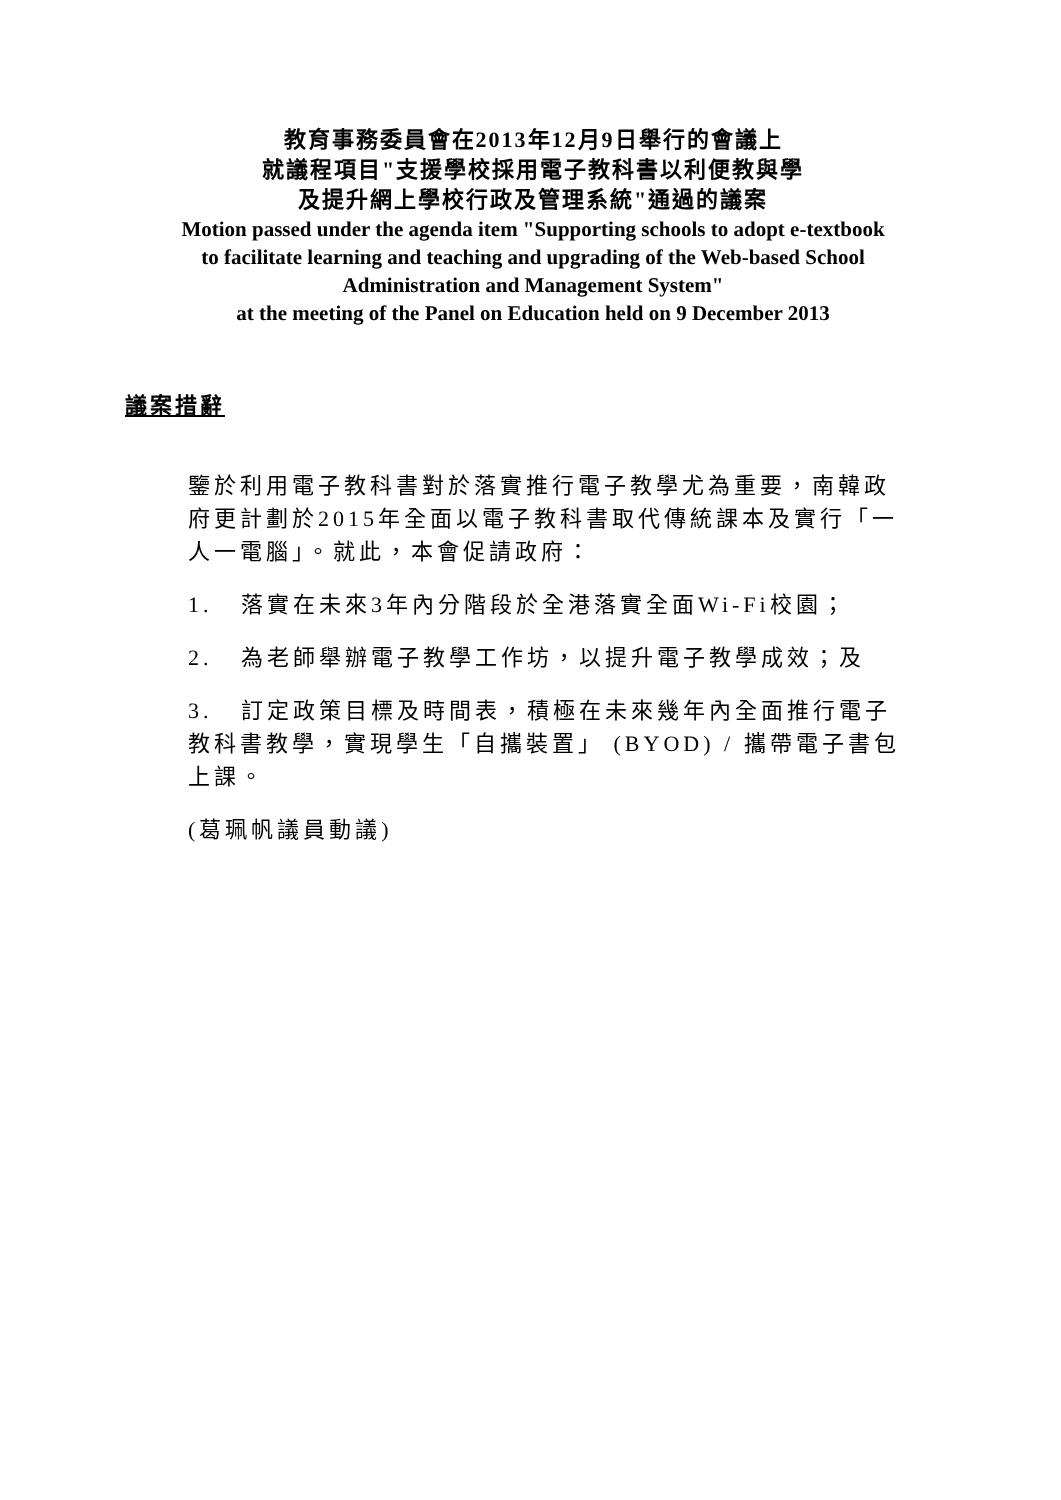教育事務委員會在2013年12月9日舉行的會議上
就議程項目"支援學校採用電子教科書以利便教與學
及提升網上學校行政及管理系統"通過的議案
Motion passed under the agenda item "Supporting schools to adopt e-textbook
to facilitate learning and teaching and upgrading of the Web-based School
Administration and Management System"
at the meeting of the Panel on Education held on 9 December 2013
議案措辭
鑒於利用電子教科書對於落實推行電子教學尤為重要，南韓政府更計劃於2015年全面以電子教科書取代傳統課本及實行「一人一電腦」。就此，本會促請政府：
1. 落實在未來3年內分階段於全港落實全面Wi-Fi校園；
2. 為老師舉辦電子教學工作坊，以提升電子教學成效；及
3. 訂定政策目標及時間表，積極在未來幾年內全面推行電子教科書教學，實現學生「自攜裝置」 (BYOD) / 攜帶電子書包上課。
(葛珮帆議員動議)